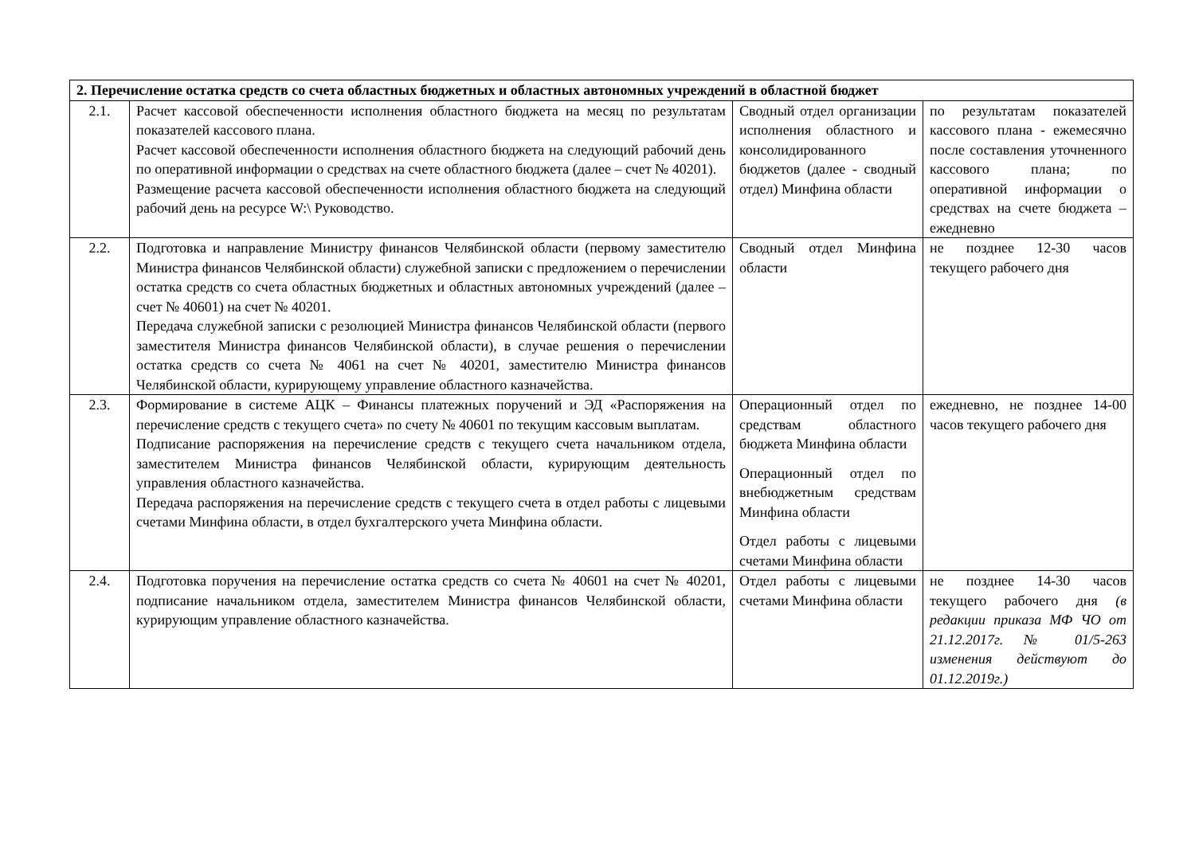| 2. Перечисление остатка средств со счета областных бюджетных и областных автономных учреждений в областной бюджет | | | |
| 2.1. | Расчет кассовой обеспеченности исполнения областного бюджета на месяц по результатам показателей кассового плана. Расчет кассовой обеспеченности исполнения областного бюджета на следующий рабочий день по оперативной информации о средствах на счете областного бюджета (далее – счет № 40201). Размещение расчета кассовой обеспеченности исполнения областного бюджета на следующий рабочий день на ресурсе W:\ Руководство. | Сводный отдел организации исполнения областного и консолидированного бюджетов (далее - сводный отдел) Минфина области | по результатам показателей кассового плана - ежемесячно после составления уточненного кассового плана; по оперативной информации о средствах на счете бюджета – ежедневно |
| 2.2. | Подготовка и направление Министру финансов Челябинской области (первому заместителю Министра финансов Челябинской области) служебной записки с предложением о перечислении остатка средств со счета областных бюджетных и областных автономных учреждений (далее – счет № 40601) на счет № 40201. Передача служебной записки с резолюцией Министра финансов Челябинской области (первого заместителя Министра финансов Челябинской области), в случае решения о перечислении остатка средств со счета № 4061 на счет № 40201, заместителю Министра финансов Челябинской области, курирующему управление областного казначейства. | Сводный отдел Минфина области | не позднее 12-30 часов текущего рабочего дня |
| 2.3. | Формирование в системе АЦК – Финансы платежных поручений и ЭД «Распоряжения на перечисление средств с текущего счета» по счету № 40601 по текущим кассовым выплатам. Подписание распоряжения на перечисление средств с текущего счета начальником отдела, заместителем Министра финансов Челябинской области, курирующим деятельность управления областного казначейства. Передача распоряжения на перечисление средств с текущего счета в отдел работы с лицевыми счетами Минфина области, в отдел бухгалтерского учета Минфина области. | Операционный отдел по средствам областного бюджета Минфина области Операционный отдел по внебюджетным средствам Минфина области Отдел работы с лицевыми счетами Минфина области | ежедневно, не позднее 14-00 часов текущего рабочего дня |
| 2.4. | Подготовка поручения на перечисление остатка средств со счета № 40601 на счет № 40201, подписание начальником отдела, заместителем Министра финансов Челябинской области, курирующим управление областного казначейства. | Отдел работы с лицевыми счетами Минфина области | не позднее 14-30 часов текущего рабочего дня (в редакции приказа МФ ЧО от 21.12.2017г. № 01/5-263 изменения действуют до 01.12.2019г.) |